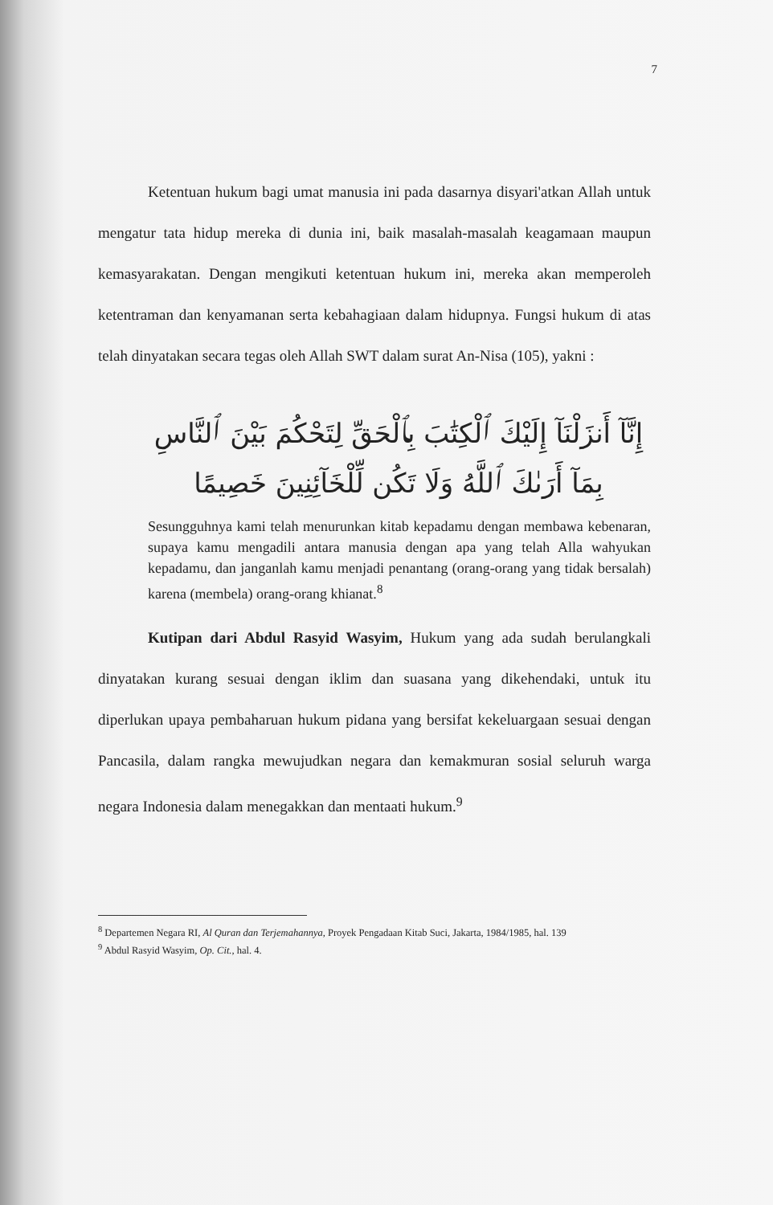7
Ketentuan hukum bagi umat manusia ini pada dasarnya disyari'atkan Allah untuk mengatur tata hidup mereka di dunia ini, baik masalah-masalah keagamaan maupun kemasyarakatan. Dengan mengikuti ketentuan hukum ini, mereka akan memperoleh ketentraman dan kenyamanan serta kebahagiaan dalam hidupnya. Fungsi hukum di atas telah dinyatakan secara tegas oleh Allah SWT dalam surat An-Nisa (105), yakni :
إِنَّآ أَنزَلْنَآ إِلَيْكَ ٱلْكِتَٰبَ بِٱلْحَقِّ لِتَحْكُمَ بَيْنَ ٱلنَّاسِ بِمَآ أَرَىٰكَ ٱللَّهُ وَلَا تَكُن لِّلْخَآئِنِينَ خَصِيمًا
Sesungguhnya kami telah menurunkan kitab kepadamu dengan membawa kebenaran, supaya kamu mengadili antara manusia dengan apa yang telah Alla wahyukan kepadamu, dan janganlah kamu menjadi penantang (orang-orang yang tidak bersalah) karena (membela) orang-orang khianat.<sup>8</sup>
Kutipan dari Abdul Rasyid Wasyim, Hukum yang ada sudah berulangkali dinyatakan kurang sesuai dengan iklim dan suasana yang dikehendaki, untuk itu diperlukan upaya pembaharuan hukum pidana yang bersifat kekeluargaan sesuai dengan Pancasila, dalam rangka mewujudkan negara dan kemakmuran sosial seluruh warga negara Indonesia dalam menegakkan dan mentaati hukum.<sup>9</sup>
<sup>8</sup> Departemen Negara RI, Al Quran dan Terjemahannya, Proyek Pengadaan Kitab Suci, Jakarta, 1984/1985, hal. 139
<sup>9</sup> Abdul Rasyid Wasyim, Op. Cit., hal. 4.